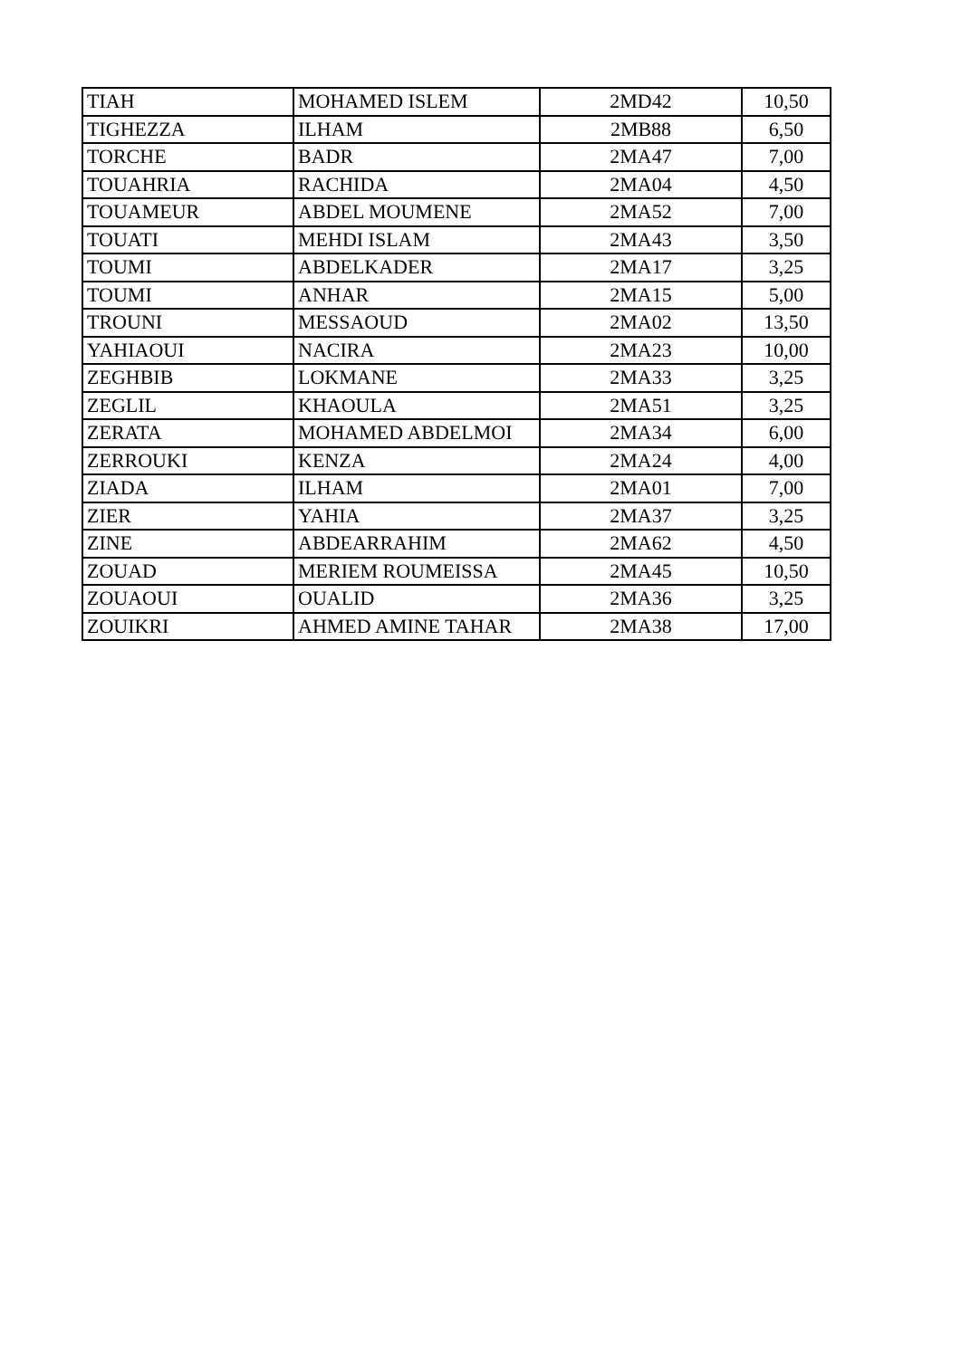| TIAH | MOHAMED ISLEM | 2MD42 | 10,50 |
| TIGHEZZA | ILHAM | 2MB88 | 6,50 |
| TORCHE | BADR | 2MA47 | 7,00 |
| TOUAHRIA | RACHIDA | 2MA04 | 4,50 |
| TOUAMEUR | ABDEL MOUMENE | 2MA52 | 7,00 |
| TOUATI | MEHDI ISLAM | 2MA43 | 3,50 |
| TOUMI | ABDELKADER | 2MA17 | 3,25 |
| TOUMI | ANHAR | 2MA15 | 5,00 |
| TROUNI | MESSAOUD | 2MA02 | 13,50 |
| YAHIAOUI | NACIRA | 2MA23 | 10,00 |
| ZEGHBIB | LOKMANE | 2MA33 | 3,25 |
| ZEGLIL | KHAOULA | 2MA51 | 3,25 |
| ZERATA | MOHAMED ABDELMOI | 2MA34 | 6,00 |
| ZERROUKI | KENZA | 2MA24 | 4,00 |
| ZIADA | ILHAM | 2MA01 | 7,00 |
| ZIER | YAHIA | 2MA37 | 3,25 |
| ZINE | ABDEARRAHIM | 2MA62 | 4,50 |
| ZOUAD | MERIEM ROUMEISSA | 2MA45 | 10,50 |
| ZOUAOUI | OUALID | 2MA36 | 3,25 |
| ZOUIKRI | AHMED AMINE TAHAR | 2MA38 | 17,00 |